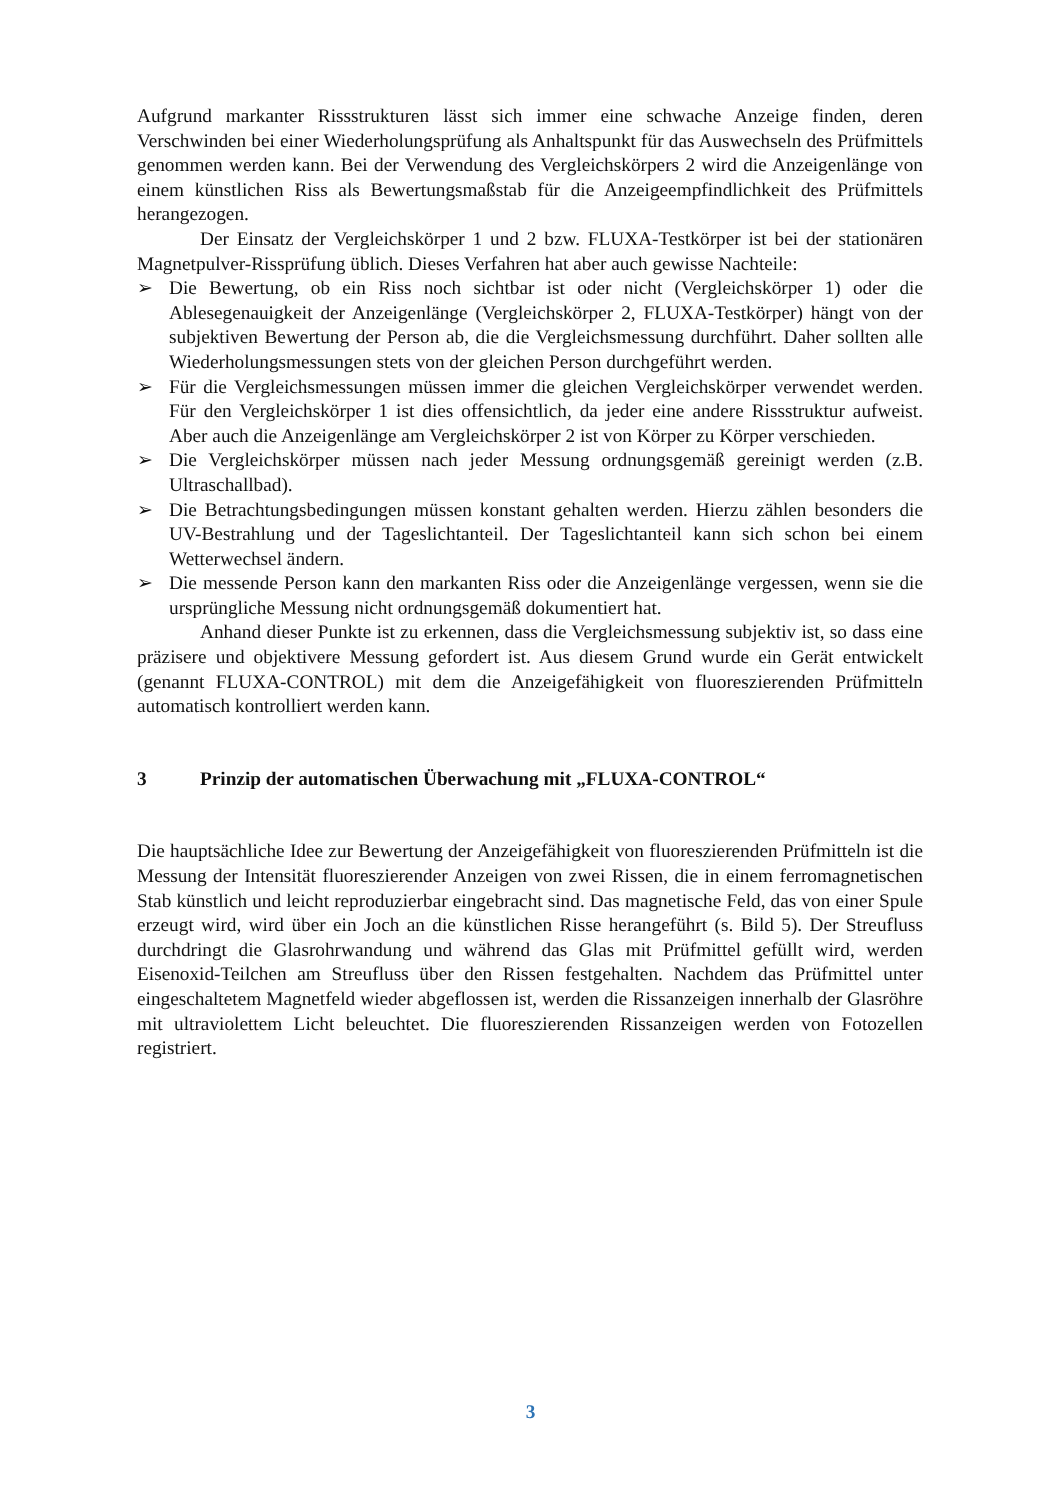Aufgrund markanter Rissstrukturen lässt sich immer eine schwache Anzeige finden, deren Verschwinden bei einer Wiederholungsprüfung als Anhaltspunkt für das Auswechseln des Prüfmittels genommen werden kann. Bei der Verwendung des Vergleichskörpers 2 wird die Anzeigenlänge von einem künstlichen Riss als Bewertungsmaßstab für die Anzeigeempfindlichkeit des Prüfmittels herangezogen.
Der Einsatz der Vergleichskörper 1 und 2 bzw. FLUXA-Testkörper ist bei der stationären Magnetpulver-Rissprüfung üblich. Dieses Verfahren hat aber auch gewisse Nachteile:
➢ Die Bewertung, ob ein Riss noch sichtbar ist oder nicht (Vergleichskörper 1) oder die Ablesegenauigkeit der Anzeigenlänge (Vergleichskörper 2, FLUXA-Testkörper) hängt von der subjektiven Bewertung der Person ab, die die Vergleichsmessung durchführt. Daher sollten alle Wiederholungsmessungen stets von der gleichen Person durchgeführt werden.
➢ Für die Vergleichsmessungen müssen immer die gleichen Vergleichskörper verwendet werden. Für den Vergleichskörper 1 ist dies offensichtlich, da jeder eine andere Rissstruktur aufweist. Aber auch die Anzeigenlänge am Vergleichskörper 2 ist von Körper zu Körper verschieden.
➢ Die Vergleichskörper müssen nach jeder Messung ordnungsgemäß gereinigt werden (z.B. Ultraschallbad).
➢ Die Betrachtungsbedingungen müssen konstant gehalten werden. Hierzu zählen besonders die UV-Bestrahlung und der Tageslichtanteil. Der Tageslichtanteil kann sich schon bei einem Wetterwechsel ändern.
➢ Die messende Person kann den markanten Riss oder die Anzeigenlänge vergessen, wenn sie die ursprüngliche Messung nicht ordnungsgemäß dokumentiert hat.
Anhand dieser Punkte ist zu erkennen, dass die Vergleichsmessung subjektiv ist, so dass eine präzisere und objektivere Messung gefordert ist. Aus diesem Grund wurde ein Gerät entwickelt (genannt FLUXA-CONTROL) mit dem die Anzeigefähigkeit von fluoreszierenden Prüfmitteln automatisch kontrolliert werden kann.
3 Prinzip der automatischen Überwachung mit „FLUXA-CONTROL“
Die hauptsächliche Idee zur Bewertung der Anzeigefähigkeit von fluoreszierenden Prüfmitteln ist die Messung der Intensität fluoreszierender Anzeigen von zwei Rissen, die in einem ferromagnetischen Stab künstlich und leicht reproduzierbar eingebracht sind. Das magnetische Feld, das von einer Spule erzeugt wird, wird über ein Joch an die künstlichen Risse herangeführt (s. Bild 5). Der Streufluss durchdringt die Glasrohrwandung und während das Glas mit Prüfmittel gefüllt wird, werden Eisenoxid-Teilchen am Streufluss über den Rissen festgehalten. Nachdem das Prüfmittel unter eingeschaltetem Magnetfeld wieder abgeflossen ist, werden die Rissanzeigen innerhalb der Glasröhre mit ultraviolettem Licht beleuchtet. Die fluoreszierenden Rissanzeigen werden von Fotozellen registriert.
3